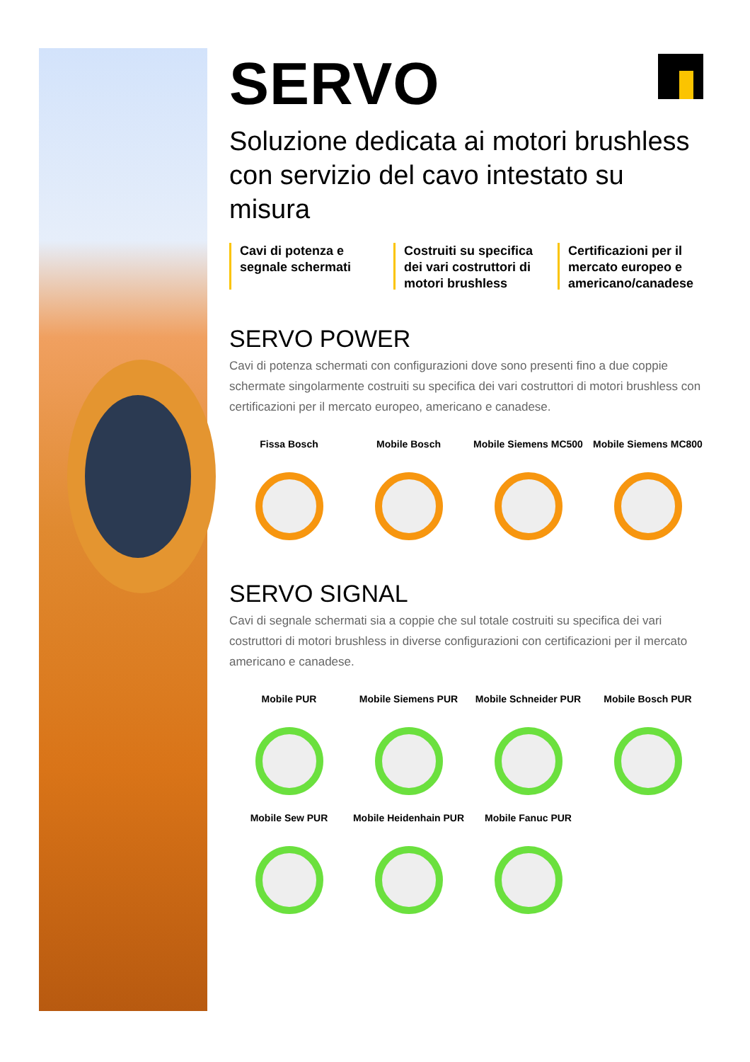SERVO
Soluzione dedicata ai motori brushless con servizio del cavo intestato su misura
Cavi di potenza e segnale schermati
Costruiti su specifica dei vari costruttori di motori brushless
Certificazioni per il mercato europeo e americano/canadese
SERVO POWER
Cavi di potenza schermati con configurazioni dove sono presenti fino a due coppie schermate singolarmente costruiti su specifica dei vari costruttori di motori brushless con certificazioni per il mercato europeo, americano e canadese.
Fissa Bosch
Mobile Bosch
Mobile Siemens MC500
Mobile Siemens MC800
SERVO SIGNAL
Cavi di segnale schermati sia a coppie che sul totale costruiti su specifica dei vari costruttori di motori brushless in diverse configurazioni con certificazioni per il mercato americano e canadese.
Mobile PUR
Mobile Siemens PUR
Mobile Schneider PUR
Mobile Bosch PUR
Mobile Sew PUR
Mobile Heidenhain PUR
Mobile Fanuc PUR